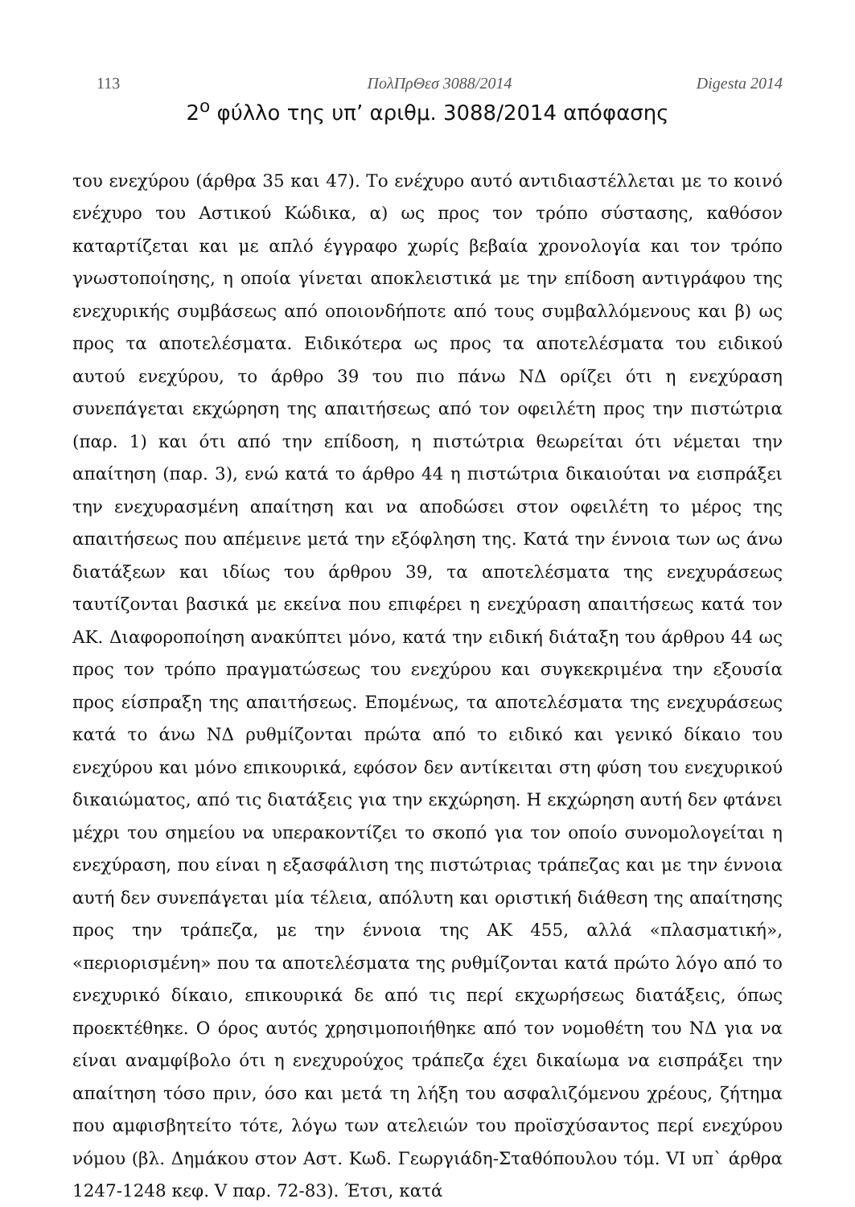113 ΠολΠρΘεσ 3088/2014 Digesta 2014
2<sup>ο</sup> φύλλο της υπ’ αριθμ. 3088/2014 απόφασης
του ενεχύρου (άρθρα 35 και 47). Το ενέχυρο αυτό αντιδιαστέλλεται με το κοινό ενέχυρο του Αστικού Κώδικα, α) ως προς τον τρόπο σύστασης, καθόσον καταρτίζεται και με απλό έγγραφο χωρίς βεβαία χρονολογία και τον τρόπο γνωστοποίησης, η οποία γίνεται αποκλειστικά με την επίδοση αντιγράφου της ενεχυρικής συμβάσεως από οποιονδήποτε από τους συμβαλλόμενους και β) ως προς τα αποτελέσματα. Ειδικότερα ως προς τα αποτελέσματα του ειδικού αυτού ενεχύρου, το άρθρο 39 του πιο πάνω ΝΔ ορίζει ότι η ενεχύραση συνεπάγεται εκχώρηση της απαιτήσεως από τον οφειλέτη προς την πιστώτρια (παρ. 1) και ότι από την επίδοση, η πιστώτρια θεωρείται ότι νέμεται την απαίτηση (παρ. 3), ενώ κατά το άρθρο 44 η πιστώτρια δικαιούται να εισπράξει την ενεχυρασμένη απαίτηση και να αποδώσει στον οφειλέτη το μέρος της απαιτήσεως που απέμεινε μετά την εξόφληση της. Κατά την έννοια των ως άνω διατάξεων και ιδίως του άρθρου 39, τα αποτελέσματα της ενεχυράσεως ταυτίζονται βασικά με εκείνα που επιφέρει η ενεχύραση απαιτήσεως κατά τον ΑΚ. Διαφοροποίηση ανακύπτει μόνο, κατά την ειδική διάταξη του άρθρου 44 ως προς τον τρόπο πραγματώσεως του ενεχύρου και συγκεκριμένα την εξουσία προς είσπραξη της απαιτήσεως. Επομένως, τα αποτελέσματα της ενεχυράσεως κατά το άνω ΝΔ ρυθμίζονται πρώτα από το ειδικό και γενικό δίκαιο του ενεχύρου και μόνο επικουρικά, εφόσον δεν αντίκειται στη φύση του ενεχυρικού δικαιώματος, από τις διατάξεις για την εκχώρηση. Η εκχώρηση αυτή δεν φτάνει μέχρι του σημείου να υπερακοντίζει το σκοπό για τον οποίο συνομολογείται η ενεχύραση, που είναι η εξασφάλιση της πιστώτριας τράπεζας και με την έννοια αυτή δεν συνεπάγεται μία τέλεια, απόλυτη και οριστική διάθεση της απαίτησης προς την τράπεζα, με την έννοια της ΑΚ 455, αλλά «πλασματική», «περιορισμένη» που τα αποτελέσματα της ρυθμίζονται κατά πρώτο λόγο από το ενεχυρικό δίκαιο, επικουρικά δε από τις περί εκχωρήσεως διατάξεις, όπως προεκτέθηκε. Ο όρος αυτός χρησιμοποιήθηκε από τον νομοθέτη του ΝΔ για να είναι αναμφίβολο ότι η ενεχυρούχος τράπεζα έχει δικαίωμα να εισπράξει την απαίτηση τόσο πριν, όσο και μετά τη λήξη του ασφαλιζόμενου χρέους, ζήτημα που αμφισβητείτο τότε, λόγω των ατελειών του προϊσχύσαντος περί ενεχύρου νόμου (βλ. Δημάκου στον Αστ. Κωδ. Γεωργιάδη-Σταθόπουλου τόμ. VI υπ` άρθρα 1247-1248 κεφ. V παρ. 72-83). Έτσι, κατά